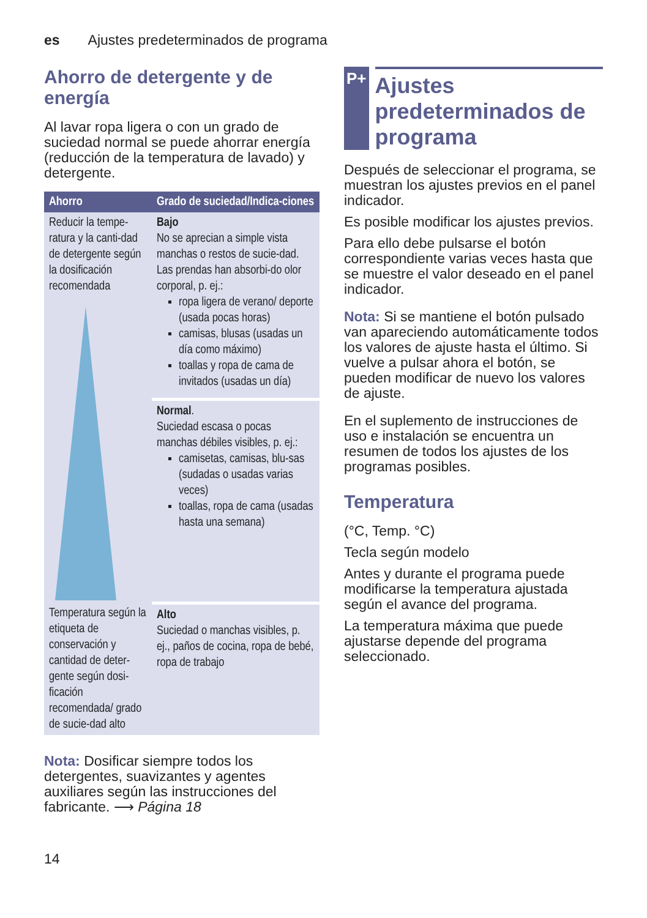es Ajustes predeterminados de programa
Ahorro de detergente y de energía
Al lavar ropa ligera o con un grado de suciedad normal se puede ahorrar energía (reducción de la temperatura de lavado) y detergente.
| Ahorro | Grado de suciedad/Indica-ciones |
| --- | --- |
| Reducir la tempe-ratura y la canti-dad de detergente según la dosificación recomendada | Bajo No se aprecian a simple vista manchas o restos de sucie-dad. Las prendas han absorbi-do olor corporal, p. ej.: ropa ligera de verano/ deporte (usada pocas horas) camisas, blusas (usadas un día como máximo) toallas y ropa de cama de invitados (usadas un día) |
| | Normal . Suciedad escasa o pocas manchas débiles visibles, p. ej.: camisetas, camisas, blu-sas (sudadas o usadas varias veces) toallas, ropa de cama (usadas hasta una semana) |
| Temperatura según la etiqueta de conservación y cantidad de deter-gente según dosi-ficación recomendada/ grado de sucie-dad alto | Alto Suciedad o manchas visibles, p. ej., paños de cocina, ropa de bebé, ropa de trabajo |
Nota: Dosificar siempre todos los detergentes, suavizantes y agentes auxiliares según las instrucciones del fabricante. ⟶ Página 18
P+
Ajustes predeterminados de programa
Después de seleccionar el programa, se muestran los ajustes previos en el panel indicador.
Es posible modificar los ajustes previos.
Para ello debe pulsarse el botón correspondiente varias veces hasta que se muestre el valor deseado en el panel indicador.
Nota: Si se mantiene el botón pulsado van apareciendo automáticamente todos los valores de ajuste hasta el último. Si vuelve a pulsar ahora el botón, se pueden modificar de nuevo los valores de ajuste.
En el suplemento de instrucciones de uso e instalación se encuentra un resumen de todos los ajustes de los programas posibles.
Temperatura
(°C, Temp. °C)
Tecla según modelo
Antes y durante el programa puede modificarse la temperatura ajustada según el avance del programa.
La temperatura máxima que puede ajustarse depende del programa seleccionado.
14